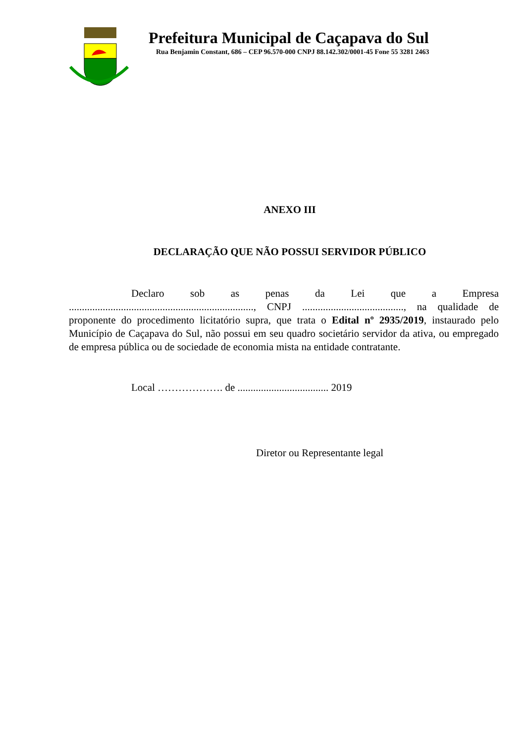Prefeitura Municipal de Caçapava do Sul
Rua Benjamin Constant, 686 – CEP 96.570-000 CNPJ 88.142.302/0001-45 Fone 55 3281 2463
ANEXO III
DECLARAÇÃO QUE NÃO POSSUI SERVIDOR PÚBLICO
Declaro sob as penas da Lei que a Empresa ......................................................................., CNPJ ......................................., na qualidade de proponente do procedimento licitatório supra, que trata o Edital nº 2935/2019, instaurado pelo Município de Caçapava do Sul, não possui em seu quadro societário servidor da ativa, ou empregado de empresa pública ou de sociedade de economia mista na entidade contratante.
Local ………………. de ................................... 2019
Diretor ou Representante legal